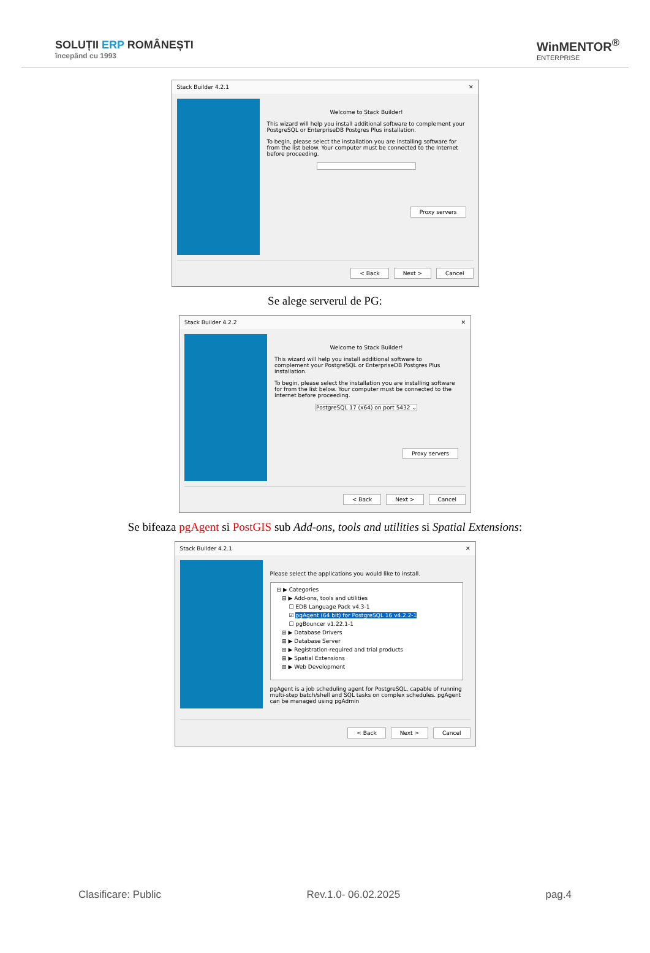SOLUȚII ERP ROMÂNEȘTI
începând cu 1993
WinMENTOR<sup>®</sup>
ENTERPRISE
Stack Builder 4.2.1 ✕
Welcome to Stack Builder!
This wizard will help you install additional software to complement your PostgreSQL or EnterpriseDB Postgres Plus installation.
To begin, please select the installation you are installing software for from the list below. Your computer must be connected to the Internet before proceeding.
Proxy servers
< Back Next > Cancel
Se alege serverul de PG:
Stack Builder 4.2.2 ✕
Welcome to Stack Builder!
This wizard will help you install additional software to complement your PostgreSQL or EnterpriseDB Postgres Plus installation.
To begin, please select the installation you are installing software for from the list below. Your computer must be connected to the Internet before proceeding.
PostgreSQL 17 (x64) on port 5432 ⌄
Proxy servers
< Back Next > Cancel
Se bifeaza pgAgent si PostGIS sub Add-ons, tools and utilities si Spatial Extensions:
Stack Builder 4.2.1 ✕
Please select the applications you would like to install.
⊟ ▶ Categories
⊟ ▶ Add-ons, tools and utilities
☐ EDB Language Pack v4.3-1
☑ pgAgent (64 bit) for PostgreSQL 16 v4.2.2-1
☐ pgBouncer v1.22.1-1
⊞ ▶ Database Drivers
⊞ ▶ Database Server
⊞ ▶ Registration-required and trial products
⊞ ▶ Spatial Extensions
⊞ ▶ Web Development
pgAgent is a job scheduling agent for PostgreSQL, capable of running multi-step batch/shell and SQL tasks on complex schedules. pgAgent can be managed using pgAdmin
< Back Next > Cancel
Clasificare: Public Rev.1.0- 06.02.2025 pag.4